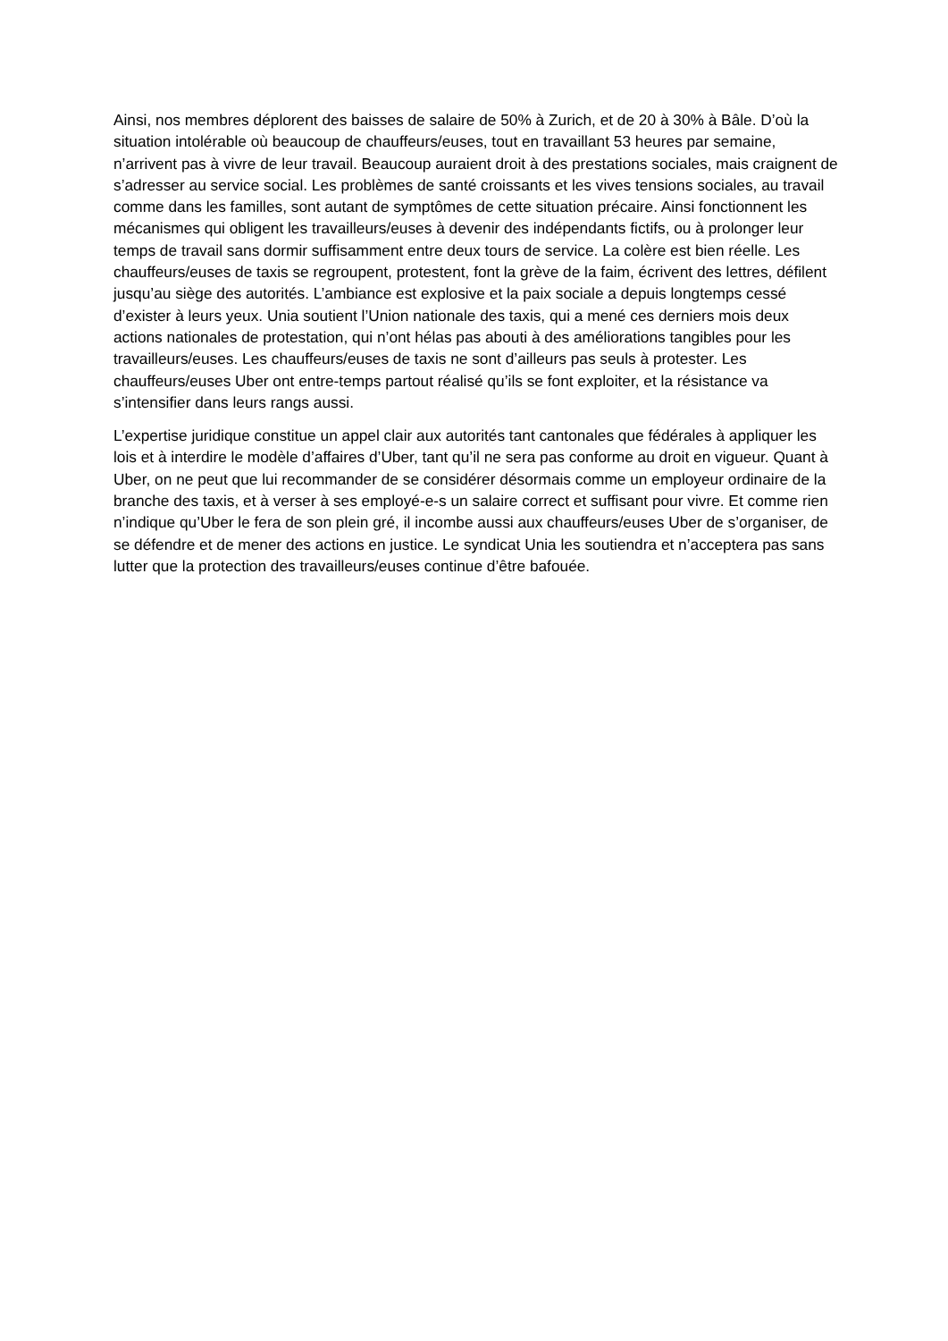Ainsi, nos membres déplorent des baisses de salaire de 50% à Zurich, et de 20 à 30% à Bâle. D’où la situation intolérable où beaucoup de chauffeurs/euses, tout en travaillant 53 heures par semaine, n’arrivent pas à vivre de leur travail. Beaucoup auraient droit à des prestations sociales, mais craignent de s’adresser au service social. Les problèmes de santé croissants et les vives tensions sociales, au travail comme dans les familles, sont autant de symptômes de cette situation précaire. Ainsi fonctionnent les mécanismes qui obligent les travailleurs/euses à devenir des indépendants fictifs, ou à prolonger leur temps de travail sans dormir suffisamment entre deux tours de service. La colère est bien réelle. Les chauffeurs/euses de taxis se regroupent, protestent, font la grève de la faim, écrivent des lettres, défilent jusqu’au siège des autorités. L’ambiance est explosive et la paix sociale a depuis longtemps cessé d’exister à leurs yeux. Unia soutient l’Union nationale des taxis, qui a mené ces derniers mois deux actions nationales de protestation, qui n’ont hélas pas abouti à des améliorations tangibles pour les travailleurs/euses. Les chauffeurs/euses de taxis ne sont d’ailleurs pas seuls à protester. Les chauffeurs/euses Uber ont entre-temps partout réalisé qu’ils se font exploiter, et la résistance va s’intensifier dans leurs rangs aussi.
L’expertise juridique constitue un appel clair aux autorités tant cantonales que fédérales à appliquer les lois et à interdire le modèle d’affaires d’Uber, tant qu’il ne sera pas conforme au droit en vigueur. Quant à Uber, on ne peut que lui recommander de se considérer désormais comme un employeur ordinaire de la branche des taxis, et à verser à ses employé-e-s un salaire correct et suffisant pour vivre. Et comme rien n’indique qu’Uber le fera de son plein gré, il incombe aussi aux chauffeurs/euses Uber de s’organiser, de se défendre et de mener des actions en justice. Le syndicat Unia les soutiendra et n’acceptera pas sans lutter que la protection des travailleurs/euses continue d’être bafouée.